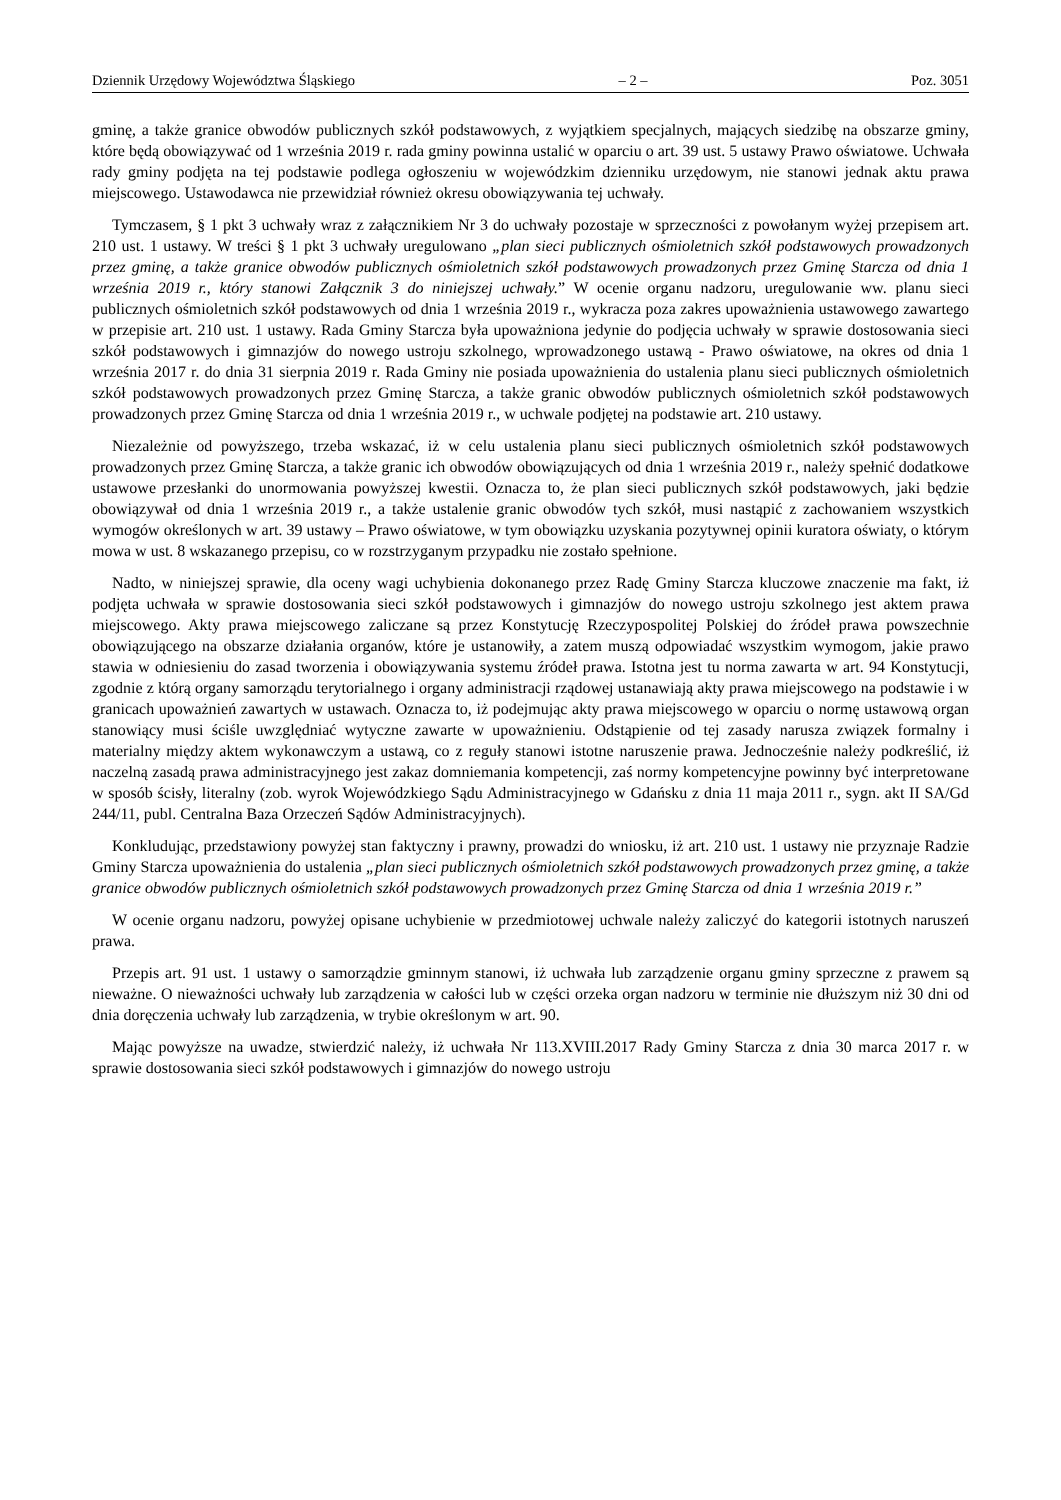Dziennik Urzędowy Województwa Śląskiego – 2 – Poz. 3051
gminę, a także granice obwodów publicznych szkół podstawowych, z wyjątkiem specjalnych, mających siedzibę na obszarze gminy, które będą obowiązywać od 1 września 2019 r. rada gminy powinna ustalić w oparciu o art. 39 ust. 5 ustawy Prawo oświatowe. Uchwała rady gminy podjęta na tej podstawie podlega ogłoszeniu w wojewódzkim dzienniku urzędowym, nie stanowi jednak aktu prawa miejscowego. Ustawodawca nie przewidział również okresu obowiązywania tej uchwały.
Tymczasem, § 1 pkt 3 uchwały wraz z załącznikiem Nr 3 do uchwały pozostaje w sprzeczności z powołanym wyżej przepisem art. 210 ust. 1 ustawy. W treści § 1 pkt 3 uchwały uregulowano „plan sieci publicznych ośmioletnich szkół podstawowych prowadzonych przez gminę, a także granice obwodów publicznych ośmioletnich szkół podstawowych prowadzonych przez Gminę Starcza od dnia 1 września 2019 r., który stanowi Załącznik 3 do niniejszej uchwały.” W ocenie organu nadzoru, uregulowanie ww. planu sieci publicznych ośmioletnich szkół podstawowych od dnia 1 września 2019 r., wykracza poza zakres upoważnienia ustawowego zawartego w przepisie art. 210 ust. 1 ustawy. Rada Gminy Starcza była upoważniona jedynie do podjęcia uchwały w sprawie dostosowania sieci szkół podstawowych i gimnazjów do nowego ustroju szkolnego, wprowadzonego ustawą - Prawo oświatowe, na okres od dnia 1 września 2017 r. do dnia 31 sierpnia 2019 r. Rada Gminy nie posiada upoważnienia do ustalenia planu sieci publicznych ośmioletnich szkół podstawowych prowadzonych przez Gminę Starcza, a także granic obwodów publicznych ośmioletnich szkół podstawowych prowadzonych przez Gminę Starcza od dnia 1 września 2019 r., w uchwale podjętej na podstawie art. 210 ustawy.
Niezależnie od powyższego, trzeba wskazać, iż w celu ustalenia planu sieci publicznych ośmioletnich szkół podstawowych prowadzonych przez Gminę Starcza, a także granic ich obwodów obowiązujących od dnia 1 września 2019 r., należy spełnić dodatkowe ustawowe przesłanki do unormowania powyższej kwestii. Oznacza to, że plan sieci publicznych szkół podstawowych, jaki będzie obowiązywał od dnia 1 września 2019 r., a także ustalenie granic obwodów tych szkół, musi nastąpić z zachowaniem wszystkich wymogów określonych w art. 39 ustawy – Prawo oświatowe, w tym obowiązku uzyskania pozytywnej opinii kuratora oświaty, o którym mowa w ust. 8 wskazanego przepisu, co w rozstrzyganym przypadku nie zostało spełnione.
Nadto, w niniejszej sprawie, dla oceny wagi uchybienia dokonanego przez Radę Gminy Starcza kluczowe znaczenie ma fakt, iż podjęta uchwała w sprawie dostosowania sieci szkół podstawowych i gimnazjów do nowego ustroju szkolnego jest aktem prawa miejscowego. Akty prawa miejscowego zaliczane są przez Konstytucję Rzeczypospolitej Polskiej do źródeł prawa powszechnie obowiązującego na obszarze działania organów, które je ustanowiły, a zatem muszą odpowiadać wszystkim wymogom, jakie prawo stawia w odniesieniu do zasad tworzenia i obowiązywania systemu źródeł prawa. Istotna jest tu norma zawarta w art. 94 Konstytucji, zgodnie z którą organy samorządu terytorialnego i organy administracji rządowej ustanawiają akty prawa miejscowego na podstawie i w granicach upoważnień zawartych w ustawach. Oznacza to, iż podejmując akty prawa miejscowego w oparciu o normę ustawową organ stanowiący musi ściśle uwzględniać wytyczne zawarte w upoważnieniu. Odstąpienie od tej zasady narusza związek formalny i materialny między aktem wykonawczym a ustawą, co z reguły stanowi istotne naruszenie prawa. Jednocześnie należy podkreślić, iż naczelną zasadą prawa administracyjnego jest zakaz domniemania kompetencji, zaś normy kompetencyjne powinny być interpretowane w sposób ścisły, literalny (zob. wyrok Wojewódzkiego Sądu Administracyjnego w Gdańsku z dnia 11 maja 2011 r., sygn. akt II SA/Gd 244/11, publ. Centralna Baza Orzeczeń Sądów Administracyjnych).
Konkludując, przedstawiony powyżej stan faktyczny i prawny, prowadzi do wniosku, iż art. 210 ust. 1 ustawy nie przyznaje Radzie Gminy Starcza upoważnienia do ustalenia „plan sieci publicznych ośmioletnich szkół podstawowych prowadzonych przez gminę, a także granice obwodów publicznych ośmioletnich szkół podstawowych prowadzonych przez Gminę Starcza od dnia 1 września 2019 r.”
W ocenie organu nadzoru, powyżej opisane uchybienie w przedmiotowej uchwale należy zaliczyć do kategorii istotnych naruszeń prawa.
Przepis art. 91 ust. 1 ustawy o samorządzie gminnym stanowi, iż uchwała lub zarządzenie organu gminy sprzeczne z prawem są nieważne. O nieważności uchwały lub zarządzenia w całości lub w części orzeka organ nadzoru w terminie nie dłuższym niż 30 dni od dnia doręczenia uchwały lub zarządzenia, w trybie określonym w art. 90.
Mając powyższe na uwadze, stwierdzić należy, iż uchwała Nr 113.XVIII.2017 Rady Gminy Starcza z dnia 30 marca 2017 r. w sprawie dostosowania sieci szkół podstawowych i gimnazjów do nowego ustroju